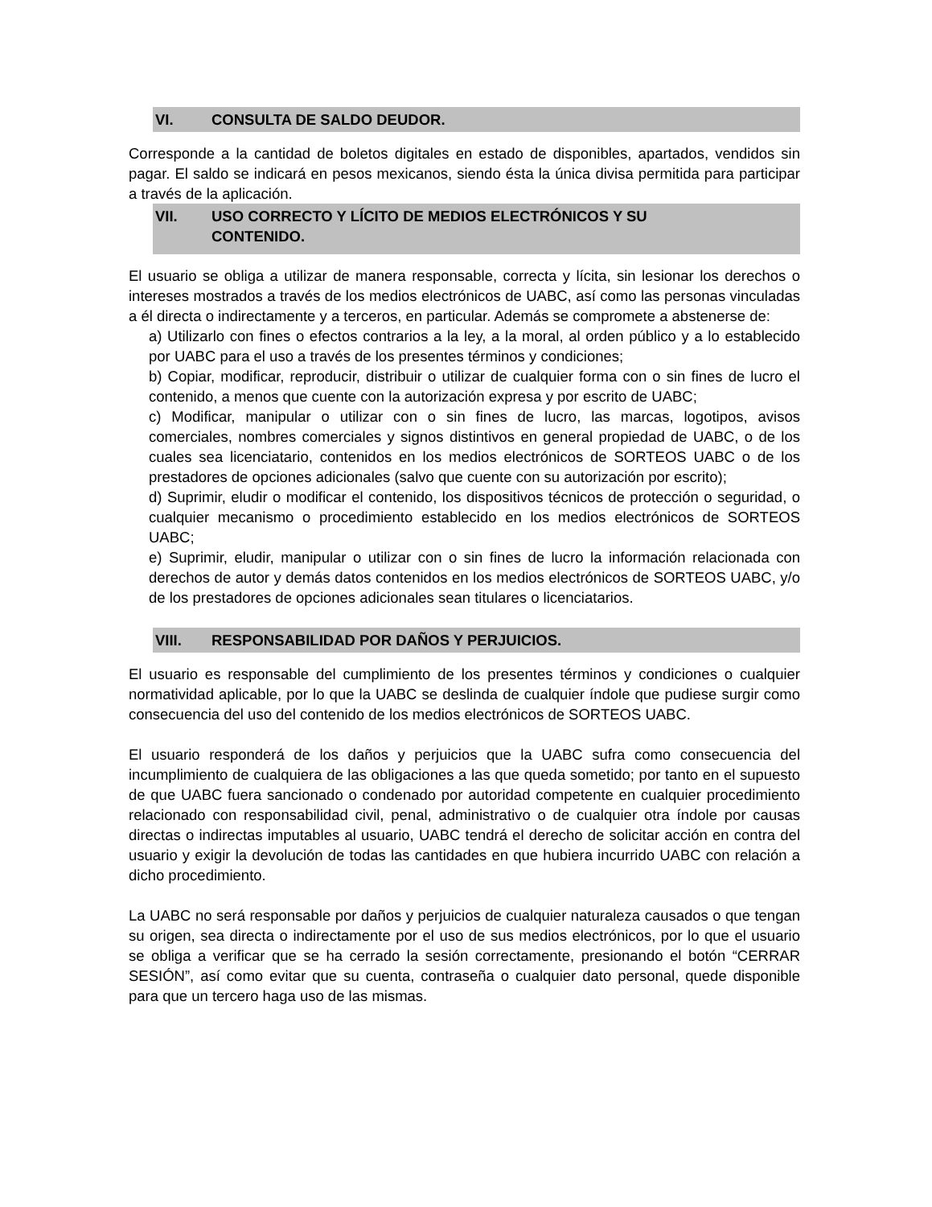VI. CONSULTA DE SALDO DEUDOR.
Corresponde a la cantidad de boletos digitales en estado de disponibles, apartados, vendidos sin pagar. El saldo se indicará en pesos mexicanos, siendo ésta la única divisa permitida para participar a través de la aplicación.
VII. USO CORRECTO Y LÍCITO DE MEDIOS ELECTRÓNICOS Y SU
CONTENIDO.
El usuario se obliga a utilizar de manera responsable, correcta y lícita, sin lesionar los derechos o intereses mostrados a través de los medios electrónicos de UABC, así como las personas vinculadas a él directa o indirectamente y a terceros, en particular. Además se compromete a abstenerse de:
a) Utilizarlo con fines o efectos contrarios a la ley, a la moral, al orden público y a lo establecido por UABC para el uso a través de los presentes términos y condiciones;
b) Copiar, modificar, reproducir, distribuir o utilizar de cualquier forma con o sin fines de lucro el contenido, a menos que cuente con la autorización expresa y por escrito de UABC;
c) Modificar, manipular o utilizar con o sin fines de lucro, las marcas, logotipos, avisos comerciales, nombres comerciales y signos distintivos en general propiedad de UABC, o de los cuales sea licenciatario, contenidos en los medios electrónicos de SORTEOS UABC o de los prestadores de opciones adicionales (salvo que cuente con su autorización por escrito);
d) Suprimir, eludir o modificar el contenido, los dispositivos técnicos de protección o seguridad, o cualquier mecanismo o procedimiento establecido en los medios electrónicos de SORTEOS UABC;
e) Suprimir, eludir, manipular o utilizar con o sin fines de lucro la información relacionada con derechos de autor y demás datos contenidos en los medios electrónicos de SORTEOS UABC, y/o de los prestadores de opciones adicionales sean titulares o licenciatarios.
VIII. RESPONSABILIDAD POR DAÑOS Y PERJUICIOS.
El usuario es responsable del cumplimiento de los presentes términos y condiciones o cualquier normatividad aplicable, por lo que la UABC se deslinda de cualquier índole que pudiese surgir como consecuencia del uso del contenido de los medios electrónicos de SORTEOS UABC.
El usuario responderá de los daños y perjuicios que la UABC sufra como consecuencia del incumplimiento de cualquiera de las obligaciones a las que queda sometido; por tanto en el supuesto de que UABC fuera sancionado o condenado por autoridad competente en cualquier procedimiento relacionado con responsabilidad civil, penal, administrativo o de cualquier otra índole por causas directas o indirectas imputables al usuario, UABC tendrá el derecho de solicitar acción en contra del usuario y exigir la devolución de todas las cantidades en que hubiera incurrido UABC con relación a dicho procedimiento.
La UABC no será responsable por daños y perjuicios de cualquier naturaleza causados o que tengan su origen, sea directa o indirectamente por el uso de sus medios electrónicos, por lo que el usuario se obliga a verificar que se ha cerrado la sesión correctamente, presionando el botón “CERRAR SESIÓN”, así como evitar que su cuenta, contraseña o cualquier dato personal, quede disponible para que un tercero haga uso de las mismas.